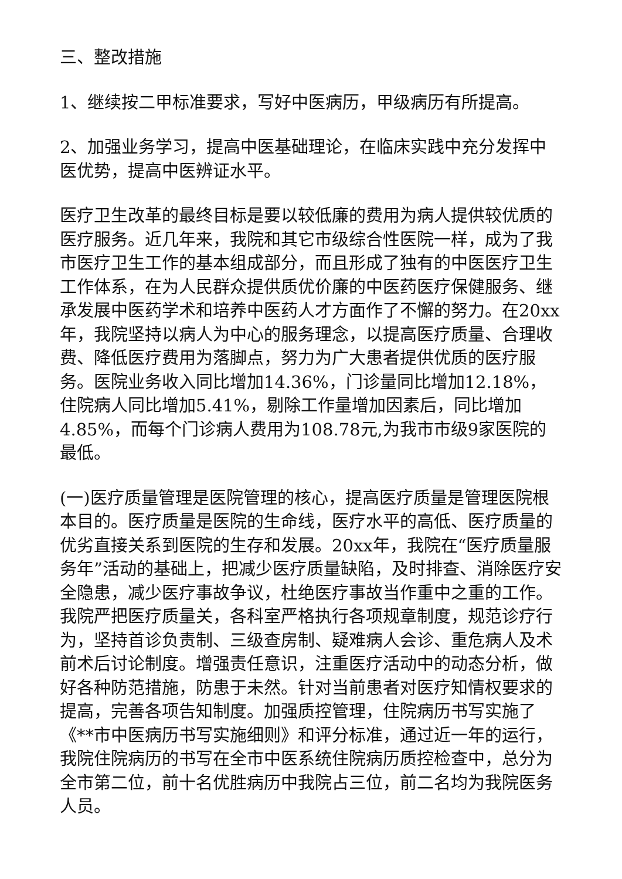三、整改措施
1、继续按二甲标准要求，写好中医病历，甲级病历有所提高。
2、加强业务学习，提高中医基础理论，在临床实践中充分发挥中医优势，提高中医辨证水平。
医疗卫生改革的最终目标是要以较低廉的费用为病人提供较优质的医疗服务。近几年来，我院和其它市级综合性医院一样，成为了我市医疗卫生工作的基本组成部分，而且形成了独有的中医医疗卫生工作体系，在为人民群众提供质优价廉的中医药医疗保健服务、继承发展中医药学术和培养中医药人才方面作了不懈的努力。在20xx年，我院坚持以病人为中心的服务理念，以提高医疗质量、合理收费、降低医疗费用为落脚点，努力为广大患者提供优质的医疗服务。医院业务收入同比增加14.36%，门诊量同比增加12.18%，住院病人同比增加5.41%，剔除工作量增加因素后，同比增加4.85%，而每个门诊病人费用为108.78元,为我市市级9家医院的最低。
(一)医疗质量管理是医院管理的核心，提高医疗质量是管理医院根本目的。医疗质量是医院的生命线，医疗水平的高低、医疗质量的优劣直接关系到医院的生存和发展。20xx年，我院在“医疗质量服务年”活动的基础上，把减少医疗质量缺陷，及时排查、消除医疗安全隐患，减少医疗事故争议，杜绝医疗事故当作重中之重的工作。我院严把医疗质量关，各科室严格执行各项规章制度，规范诊疗行为，坚持首诊负责制、三级查房制、疑难病人会诊、重危病人及术前术后讨论制度。增强责任意识，注重医疗活动中的动态分析，做好各种防范措施，防患于未然。针对当前患者对医疗知情权要求的提高，完善各项告知制度。加强质控管理，住院病历书写实施了《**市中医病历书写实施细则》和评分标准，通过近一年的运行，我院住院病历的书写在全市中医系统住院病历质控检查中，总分为全市第二位，前十名优胜病历中我院占三位，前二名均为我院医务人员。